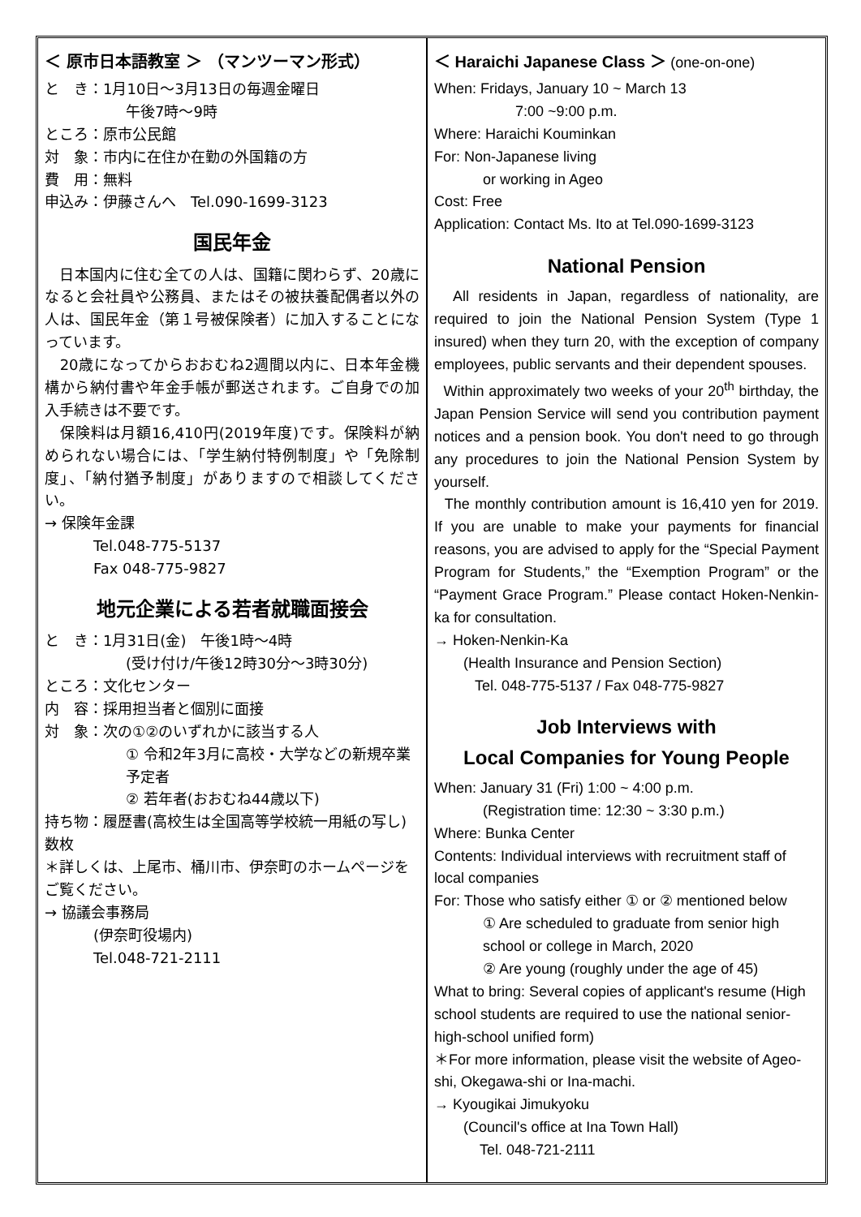＜ 原市日本語教室 ＞ （マンツーマン形式）
と　き：1月10日～3月13日の毎週金曜日
午後7時～9時
ところ：原市公民館
対　象：市内に在住か在勤の外国籍の方
費　用：無料
申込み：伊藤さんへ　Tel.090-1699-3123
国民年金
　日本国内に住む全ての人は、国籍に関わらず、20歳になると会社員や公務員、またはその被扶養配偶者以外の人は、国民年金（第１号被保険者）に加入することになっています。
　20歳になってからおおむね2週間以内に、日本年金機構から納付書や年金手帳が郵送されます。ご自身での加入手続きは不要です。
　保険料は月額16,410円(2019年度)です。保険料が納められない場合には、「学生納付特例制度」や「免除制度」、「納付猶予制度」がありますので相談してください。
→ 保険年金課
Tel.048-775-5137
Fax 048-775-9827
地元企業による若者就職面接会
と　き：1月31日(金)　午後1時～4時
(受け付け/午後12時30分～3時30分)
ところ：文化センター
内　容：採用担当者と個別に面接
対　象：次の①②のいずれかに該当する人
① 令和2年3月に高校・大学などの新規卒業予定者
② 若年者(おおむね44歳以下)
持ち物：履歴書(高校生は全国高等学校統一用紙の写し)数枚
＊詳しくは、上尾市、桶川市、伊奈町のホームページをご覧ください。
→ 協議会事務局
(伊奈町役場内)
Tel.048-721-2111
＜ Haraichi Japanese Class ＞ (one-on-one)
When: Fridays, January 10 ~ March 13
7:00 ~9:00 p.m.
Where: Haraichi Kouminkan
For: Non-Japanese living
or working in Ageo
Cost: Free
Application: Contact Ms. Ito at Tel.090-1699-3123
National Pension
All residents in Japan, regardless of nationality, are required to join the National Pension System (Type 1 insured) when they turn 20, with the exception of company employees, public servants and their dependent spouses.
Within approximately two weeks of your 20<sup>th</sup> birthday, the Japan Pension Service will send you contribution payment notices and a pension book. You don't need to go through any procedures to join the National Pension System by yourself.
The monthly contribution amount is 16,410 yen for 2019. If you are unable to make your payments for financial reasons, you are advised to apply for the “Special Payment Program for Students,” the “Exemption Program” or the “Payment Grace Program.” Please contact Hoken-Nenkin-ka for consultation.
→ Hoken-Nenkin-Ka
(Health Insurance and Pension Section)
Tel. 048-775-5137 / Fax 048-775-9827
Job Interviews with
Local Companies for Young People
When: January 31 (Fri) 1:00 ~ 4:00 p.m.
(Registration time: 12:30 ~ 3:30 p.m.)
Where: Bunka Center
Contents: Individual interviews with recruitment staff of local companies
For: Those who satisfy either ① or ② mentioned below
① Are scheduled to graduate from senior high school or college in March, 2020
② Are young (roughly under the age of 45)
What to bring: Several copies of applicant's resume (High school students are required to use the national senior-high-school unified form)
＊For more information, please visit the website of Ageo-shi, Okegawa-shi or Ina-machi.
→ Kyougikai Jimukyoku
(Council's office at Ina Town Hall)
Tel. 048-721-2111